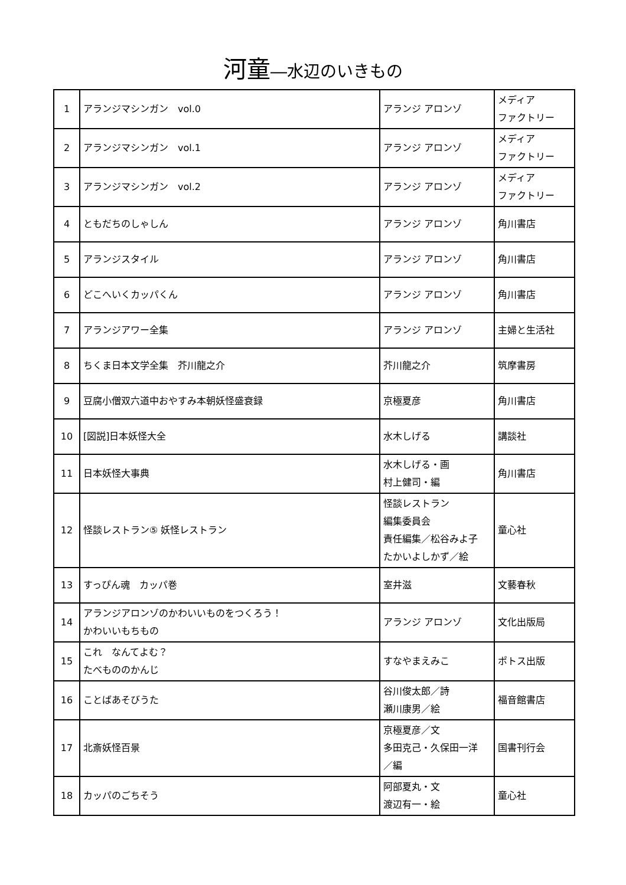河童―水辺のいきもの
| 1 | アランジマシンガン vol.0 | アランジ アロンゾ | メディア ファクトリー |
| 2 | アランジマシンガン vol.1 | アランジ アロンゾ | メディア ファクトリー |
| 3 | アランジマシンガン vol.2 | アランジ アロンゾ | メディア ファクトリー |
| 4 | ともだちのしゃしん | アランジ アロンゾ | 角川書店 |
| 5 | アランジスタイル | アランジ アロンゾ | 角川書店 |
| 6 | どこへいくカッパくん | アランジ アロンゾ | 角川書店 |
| 7 | アランジアワー全集 | アランジ アロンゾ | 主婦と生活社 |
| 8 | ちくま日本文学全集 芥川龍之介 | 芥川龍之介 | 筑摩書房 |
| 9 | 豆腐小僧双六道中おやすみ本朝妖怪盛衰録 | 京極夏彦 | 角川書店 |
| 10 | [図説]日本妖怪大全 | 水木しげる | 講談社 |
| 11 | 日本妖怪大事典 | 水木しげる・画 村上健司・編 | 角川書店 |
| 12 | 怪談レストラン⑤ 妖怪レストラン | 怪談レストラン 編集委員会 責任編集／松谷みよ子 たかいよしかず／絵 | 童心社 |
| 13 | すっぴん魂 カッパ巻 | 室井滋 | 文藝春秋 |
| 14 | アランジアロンゾのかわいいものをつくろう！ かわいいもちもの | アランジ アロンゾ | 文化出版局 |
| 15 | これ なんてよむ？ たべもののかんじ | すなやまえみこ | ポトス出版 |
| 16 | ことばあそびうた | 谷川俊太郎／詩 瀬川康男／絵 | 福音館書店 |
| 17 | 北斎妖怪百景 | 京極夏彦／文 多田克己・久保田一洋 ／編 | 国書刊行会 |
| 18 | カッパのごちそう | 阿部夏丸・文 渡辺有一・絵 | 童心社 |